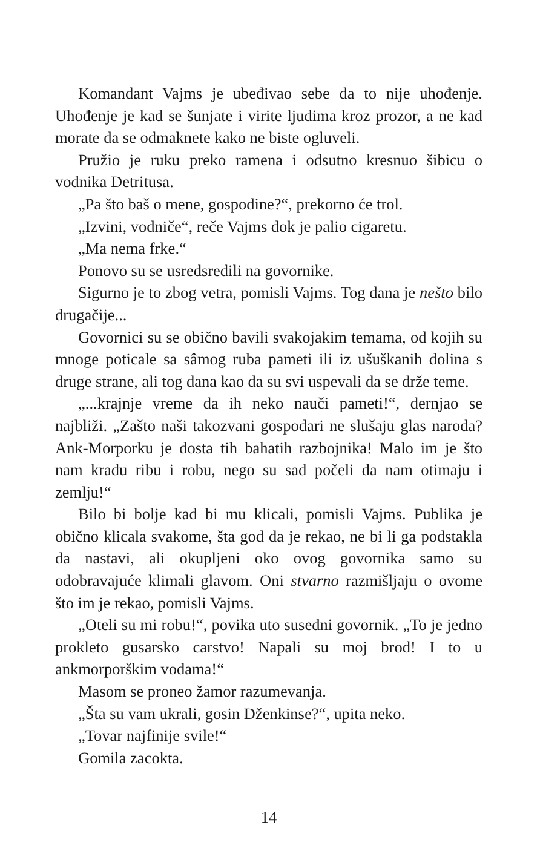Komandant Vajms je ubeđivao sebe da to nije uhođenje. Uhođenje je kad se šunjate i virite ljudima kroz prozor, a ne kad morate da se odmaknete kako ne biste ogluveli.
Pružio je ruku preko ramena i odsutno kresnuo šibicu o vodnika Detritusa.
„Pa što baš o mene, gospodine?“, prekorno će trol.
„Izvini, vodniče“, reče Vajms dok je palio cigaretu.
„Ma nema frke.“
Ponovo su se usredsredili na govornike.
Sigurno je to zbog vetra, pomisli Vajms. Tog dana je nešto bilo drugačije...
Govornici su se obično bavili svakojakim temama, od kojih su mnoge poticale sa sâmog ruba pameti ili iz ušuškanih dolina s druge strane, ali tog dana kao da su svi uspevali da se drže teme.
„...krajnje vreme da ih neko nauči pameti!“, dernjao se najbliži. „Zašto naši takozvani gospodari ne slušaju glas naroda? Ank-Morporku je dosta tih bahatih razbojnika! Malo im je što nam kradu ribu i robu, nego su sad počeli da nam otimaju i zemlju!“
Bilo bi bolje kad bi mu klicali, pomisli Vajms. Publika je obično klicala svakome, šta god da je rekao, ne bi li ga podstakla da nastavi, ali okupljeni oko ovog govornika samo su odobravajuće klimali glavom. Oni stvarno razmišljaju o ovome što im je rekao, pomisli Vajms.
„Oteli su mi robu!“, povika uto susedni govornik. „To je jedno prokleto gusarsko carstvo! Napali su moj brod! I to u ankmorporškim vodama!“
Masom se proneo žamor razumevanja.
„Šta su vam ukrali, gosin Dženkinse?“, upita neko.
„Tovar najfinije svile!“
Gomila zacokta.
14